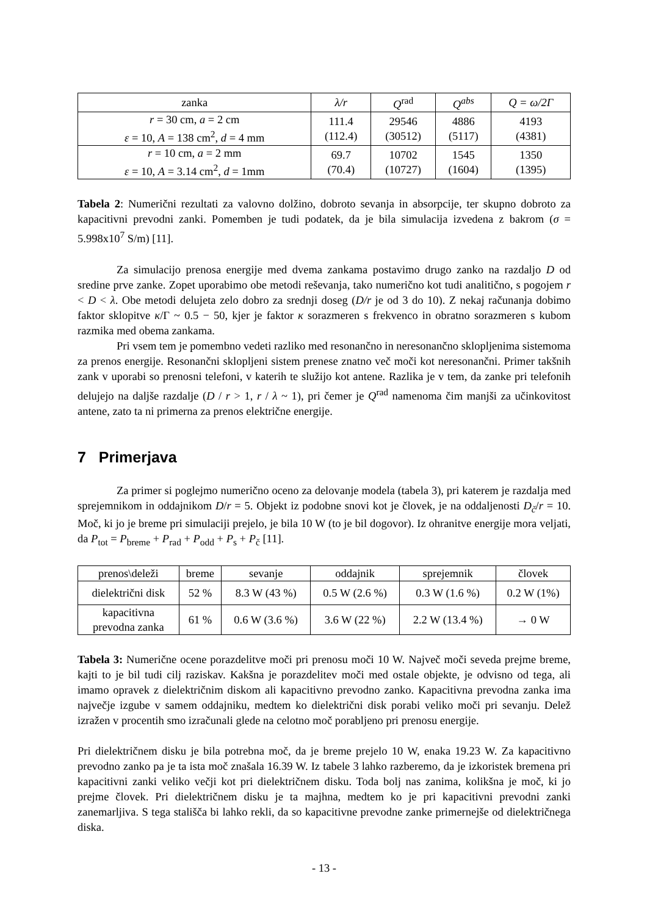| zanka | λ/r | Q<sup>rad</sup> | Q<sup>abs</sup> | Q = ω/2Γ |
| --- | --- | --- | --- | --- |
| r = 30 cm, a = 2 cm ε = 10, A = 138 cm<sup>2</sup>, d = 4 mm | 111.4 (112.4) | 29546 (30512) | 4886 (5117) | 4193 (4381) |
| r = 10 cm, a = 2 mm ε = 10, A = 3.14 cm<sup>2</sup>, d = 1mm | 69.7 (70.4) | 10702 (10727) | 1545 (1604) | 1350 (1395) |
Tabela 2: Numerični rezultati za valovno dolžino, dobroto sevanja in absorpcije, ter skupno dobroto za kapacitivni prevodni zanki. Pomemben je tudi podatek, da je bila simulacija izvedena z bakrom (σ = 5.998x10<sup>7</sup> S/m) [11].
Za simulacijo prenosa energije med dvema zankama postavimo drugo zanko na razdaljo D od sredine prve zanke. Zopet uporabimo obe metodi reševanja, tako numerično kot tudi analitično, s pogojem r < D < λ. Obe metodi delujeta zelo dobro za srednji doseg (D/r je od 3 do 10). Z nekaj računanja dobimo faktor sklopitve κ/Γ ~ 0.5 − 50, kjer je faktor κ sorazmeren s frekvenco in obratno sorazmeren s kubom razmika med obema zankama.
Pri vsem tem je pomembno vedeti razliko med resonančno in neresonančno sklopljenima sistemoma za prenos energije. Resonančni sklopljeni sistem prenese znatno več moči kot neresonančni. Primer takšnih zank v uporabi so prenosni telefoni, v katerih te služijo kot antene. Razlika je v tem, da zanke pri telefonih delujejo na daljše razdalje (D / r > 1, r / λ ~ 1), pri čemer je Q<sup>rad</sup> namenoma čim manjši za učinkovitost antene, zato ta ni primerna za prenos električne energije.
7 Primerjava
Za primer si poglejmo numerično oceno za delovanje modela (tabela 3), pri katerem je razdalja med sprejemnikom in oddajnikom D/r = 5. Objekt iz podobne snovi kot je človek, je na oddaljenosti D<sub>č</sub>/r = 10. Moč, ki jo je breme pri simulaciji prejelo, je bila 10 W (to je bil dogovor). Iz ohranitve energije mora veljati, da P<sub>tot</sub> = P<sub>breme</sub> + P<sub>rad</sub> + P<sub>odd</sub> + P<sub>s</sub> + P<sub>č</sub> [11].
| prenos\deleži | breme | sevanje | oddajnik | sprejemnik | človek |
| dielektrični disk | 52 % | 8.3 W (43 %) | 0.5 W (2.6 %) | 0.3 W (1.6 %) | 0.2 W (1%) |
| kapacitivna prevodna zanka | 61 % | 0.6 W (3.6 %) | 3.6 W (22 %) | 2.2 W (13.4 %) | → 0 W |
Tabela 3: Numerične ocene porazdelitve moči pri prenosu moči 10 W. Največ moči seveda prejme breme, kajti to je bil tudi cilj raziskav. Kakšna je porazdelitev moči med ostale objekte, je odvisno od tega, ali imamo opravek z dielektričnim diskom ali kapacitivno prevodno zanko. Kapacitivna prevodna zanka ima največje izgube v samem oddajniku, medtem ko dielektrični disk porabi veliko moči pri sevanju. Delež izražen v procentih smo izračunali glede na celotno moč porabljeno pri prenosu energije.
Pri dielektričnem disku je bila potrebna moč, da je breme prejelo 10 W, enaka 19.23 W. Za kapacitivno prevodno zanko pa je ta ista moč znašala 16.39 W. Iz tabele 3 lahko razberemo, da je izkoristek bremena pri kapacitivni zanki veliko večji kot pri dielektričnem disku. Toda bolj nas zanima, kolikšna je moč, ki jo prejme človek. Pri dielektričnem disku je ta majhna, medtem ko je pri kapacitivni prevodni zanki zanemarljiva. S tega stališča bi lahko rekli, da so kapacitivne prevodne zanke primernejše od dielektričnega diska.
- 13 -